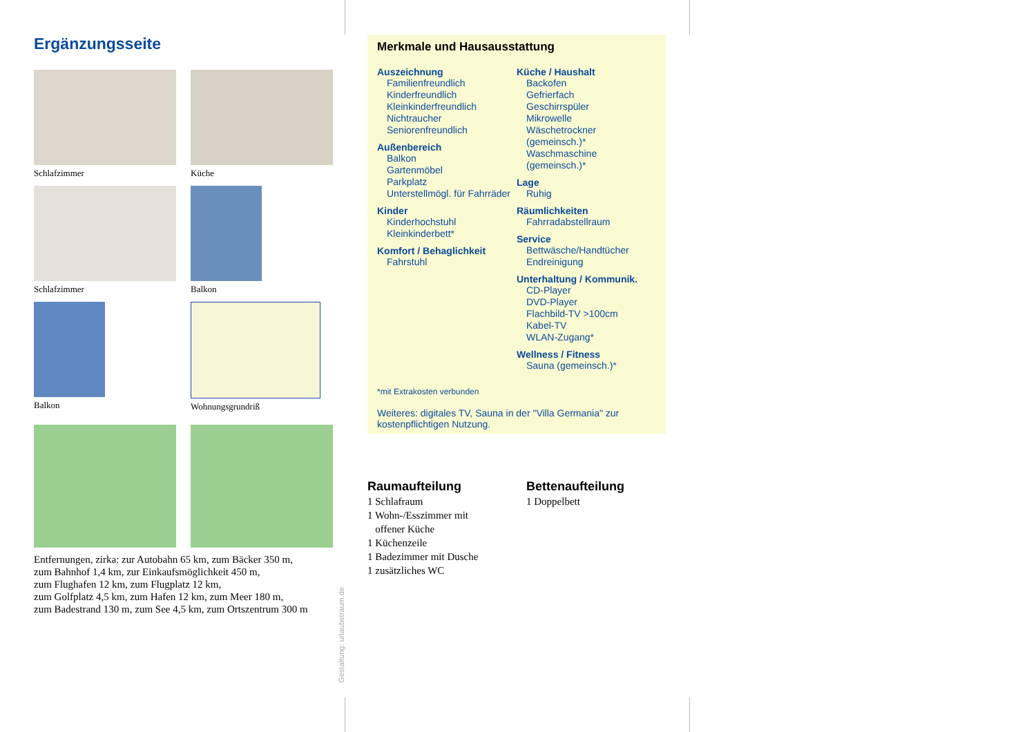Ergänzungsseite
Schlafzimmer
Küche
Schlafzimmer
Balkon
Balkon
Wohnungsgrundriß
Entfernungen, zirka: zur Autobahn 65 km, zum Bäcker 350 m,
zum Bahnhof 1,4 km, zur Einkaufsmöglichkeit 450 m,
zum Flughafen 12 km, zum Flugplatz 12 km,
zum Golfplatz 4,5 km, zum Hafen 12 km, zum Meer 180 m,
zum Badestrand 130 m, zum See 4,5 km, zum Ortszentrum 300 m
Gestaltung: urlaubstraum.de
Merkmale und Hausausstattung
Auszeichnung
Familienfreundlich
Kinderfreundlich
Kleinkinderfreundlich
Nichtraucher
Seniorenfreundlich
Außenbereich
Balkon
Gartenmöbel
Parkplatz
Unterstellmögl. für Fahrräder
Kinder
Kinderhochstuhl
Kleinkinderbett*
Komfort / Behaglichkeit
Fahrstuhl
Küche / Haushalt
Backofen
Gefrierfach
Geschirrspüler
Mikrowelle
Wäschetrockner (gemeinsch.)*
Waschmaschine (gemeinsch.)*
Lage
Ruhig
Räumlichkeiten
Fahrradabstellraum
Service
Bettwäsche/Handtücher
Endreinigung
Unterhaltung / Kommunik.
CD-Player
DVD-Player
Flachbild-TV >100cm
Kabel-TV
WLAN-Zugang*
Wellness / Fitness
Sauna (gemeinsch.)*
*mit Extrakosten verbunden
Weiteres: digitales TV, Sauna in der "Villa Germania" zur kostenpflichtigen Nutzung.
Raumaufteilung
1 Schlafraum
1 Wohn-/Esszimmer mit
offener Küche
1 Küchenzeile
1 Badezimmer mit Dusche
1 zusätzliches WC
Bettenaufteilung
1 Doppelbett